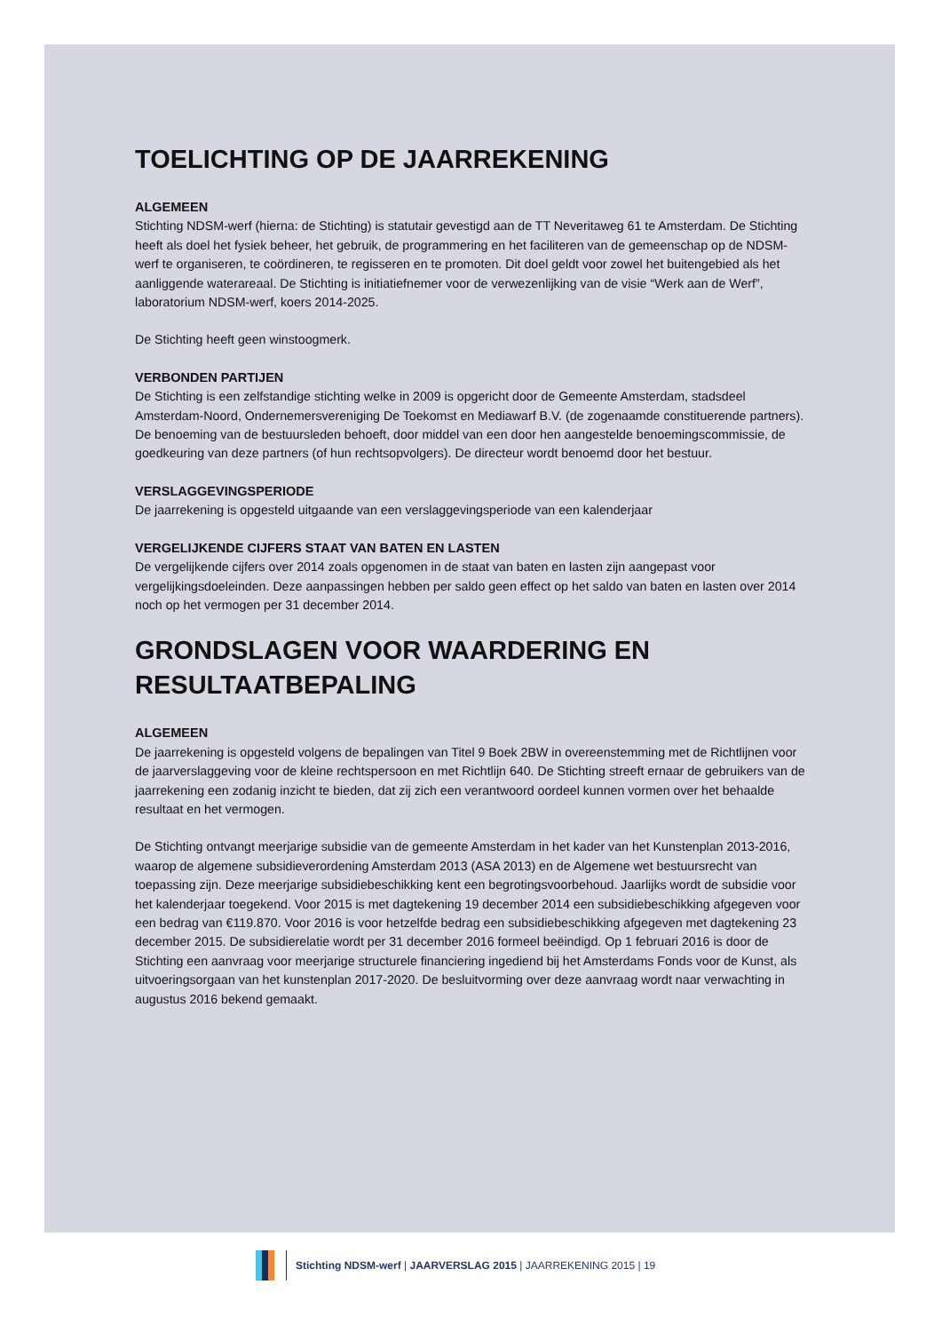TOELICHTING OP DE JAARREKENING
ALGEMEEN
Stichting NDSM-werf (hierna: de Stichting) is statutair gevestigd aan de TT Neveritaweg 61 te Amsterdam. De Stichting heeft als doel het fysiek beheer, het gebruik, de programmering en het faciliteren van de gemeenschap op de NDSM-werf te organiseren, te coördineren, te regisseren en te promoten. Dit doel geldt voor zowel het buitengebied als het aanliggende waterareaal. De Stichting is initiatiefnemer voor de verwezenlijking van de visie “Werk aan de Werf”, laboratorium NDSM-werf, koers 2014-2025.
De Stichting heeft geen winstoogmerk.
VERBONDEN PARTIJEN
De Stichting is een zelfstandige stichting welke in 2009 is opgericht door de Gemeente Amsterdam, stadsdeel Amsterdam-Noord, Ondernemersvereniging De Toekomst en Mediawarf B.V. (de zogenaamde constituerende partners). De benoeming van de bestuursleden behoeft, door middel van een door hen aangestelde benoemingscommissie, de goedkeuring van deze partners (of hun rechtsopvolgers). De directeur wordt benoemd door het bestuur.
VERSLAGGEVINGSPERIODE
De jaarrekening is opgesteld uitgaande van een verslaggevingsperiode van een kalenderjaar
VERGELIJKENDE CIJFERS STAAT VAN BATEN EN LASTEN
De vergelijkende cijfers over 2014 zoals opgenomen in de staat van baten en lasten zijn aangepast voor vergelijkingsdoeleinden. Deze aanpassingen hebben per saldo geen effect op het saldo van baten en lasten over 2014 noch op het vermogen per 31 december 2014.
GRONDSLAGEN VOOR WAARDERING EN RESULTAATBEPALING
ALGEMEEN
De jaarrekening is opgesteld volgens de bepalingen van Titel 9 Boek 2BW in overeenstemming met de Richtlijnen voor de jaarverslaggeving voor de kleine rechtspersoon en met Richtlijn 640. De Stichting streeft ernaar de gebruikers van de jaarrekening een zodanig inzicht te bieden, dat zij zich een verantwoord oordeel kunnen vormen over het behaalde resultaat en het vermogen.
De Stichting ontvangt meerjarige subsidie van de gemeente Amsterdam in het kader van het Kunstenplan 2013-2016, waarop de algemene subsidieverordening Amsterdam 2013 (ASA 2013) en de Algemene wet bestuursrecht van toepassing zijn. Deze meerjarige subsidiebeschikking kent een begrotingsvoorbehoud. Jaarlijks wordt de subsidie voor het kalenderjaar toegekend. Voor 2015 is met dagtekening 19 december 2014 een subsidiebeschikking afgegeven voor een bedrag van €119.870. Voor 2016 is voor hetzelfde bedrag een subsidiebeschikking afgegeven met dagtekening 23 december 2015. De subsidierelatie wordt per 31 december 2016 formeel beëindigd. Op 1 februari 2016 is door de Stichting een aanvraag voor meerjarige structurele financiering ingediend bij het Amsterdams Fonds voor de Kunst, als uitvoeringsorgaan van het kunstenplan 2017-2020. De besluitvorming over deze aanvraag wordt naar verwachting in augustus 2016 bekend gemaakt.
Stichting NDSM-werf | JAARVERSLAG 2015 | JAARREKENING 2015 | 19